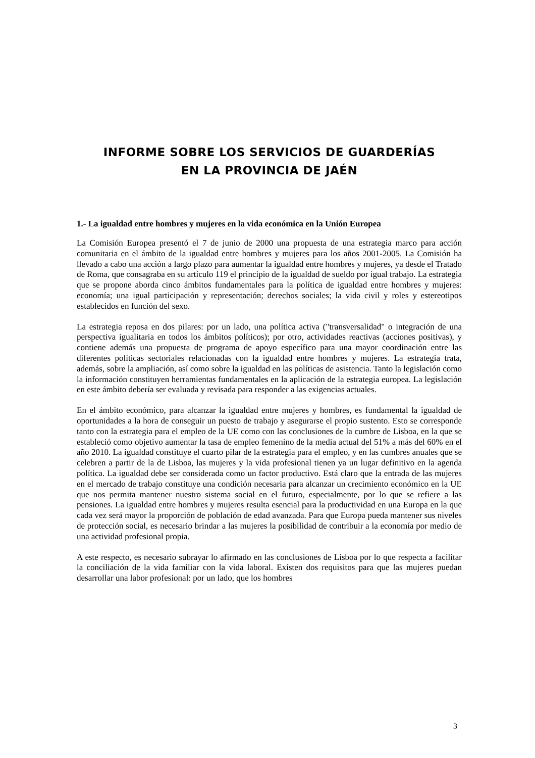INFORME SOBRE LOS SERVICIOS DE GUARDERÍAS
EN LA PROVINCIA DE JAÉN
1.- La igualdad entre hombres y mujeres en la vida económica en la Unión Europea
La Comisión Europea presentó el 7 de junio de 2000 una propuesta de una estrategia marco para acción comunitaria en el ámbito de la igualdad entre hombres y mujeres para los años 2001-2005. La Comisión ha llevado a cabo una acción a largo plazo para aumentar la igualdad entre hombres y mujeres, ya desde el Tratado de Roma, que consagraba en su artículo 119 el principio de la igualdad de sueldo por igual trabajo. La estrategia que se propone aborda cinco ámbitos fundamentales para la política de igualdad entre hombres y mujeres: economía; una igual participación y representación; derechos sociales; la vida civil y roles y estereotipos establecidos en función del sexo.
La estrategia reposa en dos pilares: por un lado, una política activa ("transversalidad" o integración de una perspectiva igualitaria en todos los ámbitos políticos); por otro, actividades reactivas (acciones positivas), y contiene además una propuesta de programa de apoyo específico para una mayor coordinación entre las diferentes políticas sectoriales relacionadas con la igualdad entre hombres y mujeres. La estrategia trata, además, sobre la ampliación, así como sobre la igualdad en las políticas de asistencia. Tanto la legislación como la información constituyen herramientas fundamentales en la aplicación de la estrategia europea. La legislación en este ámbito debería ser evaluada y revisada para responder a las exigencias actuales.
En el ámbito económico, para alcanzar la igualdad entre mujeres y hombres, es fundamental la igualdad de oportunidades a la hora de conseguir un puesto de trabajo y asegurarse el propio sustento. Esto se corresponde tanto con la estrategia para el empleo de la UE como con las conclusiones de la cumbre de Lisboa, en la que se estableció como objetivo aumentar la tasa de empleo femenino de la media actual del 51% a más del 60% en el año 2010. La igualdad constituye el cuarto pilar de la estrategia para el empleo, y en las cumbres anuales que se celebren a partir de la de Lisboa, las mujeres y la vida profesional tienen ya un lugar definitivo en la agenda política. La igualdad debe ser considerada como un factor productivo. Está claro que la entrada de las mujeres en el mercado de trabajo constituye una condición necesaria para alcanzar un crecimiento económico en la UE que nos permita mantener nuestro sistema social en el futuro, especialmente, por lo que se refiere a las pensiones. La igualdad entre hombres y mujeres resulta esencial para la productividad en una Europa en la que cada vez será mayor la proporción de población de edad avanzada. Para que Europa pueda mantener sus niveles de protección social, es necesario brindar a las mujeres la posibilidad de contribuir a la economía por medio de una actividad profesional propia.
A este respecto, es necesario subrayar lo afirmado en las conclusiones de Lisboa por lo que respecta a facilitar la conciliación de la vida familiar con la vida laboral. Existen dos requisitos para que las mujeres puedan desarrollar una labor profesional: por un lado, que los hombres
3